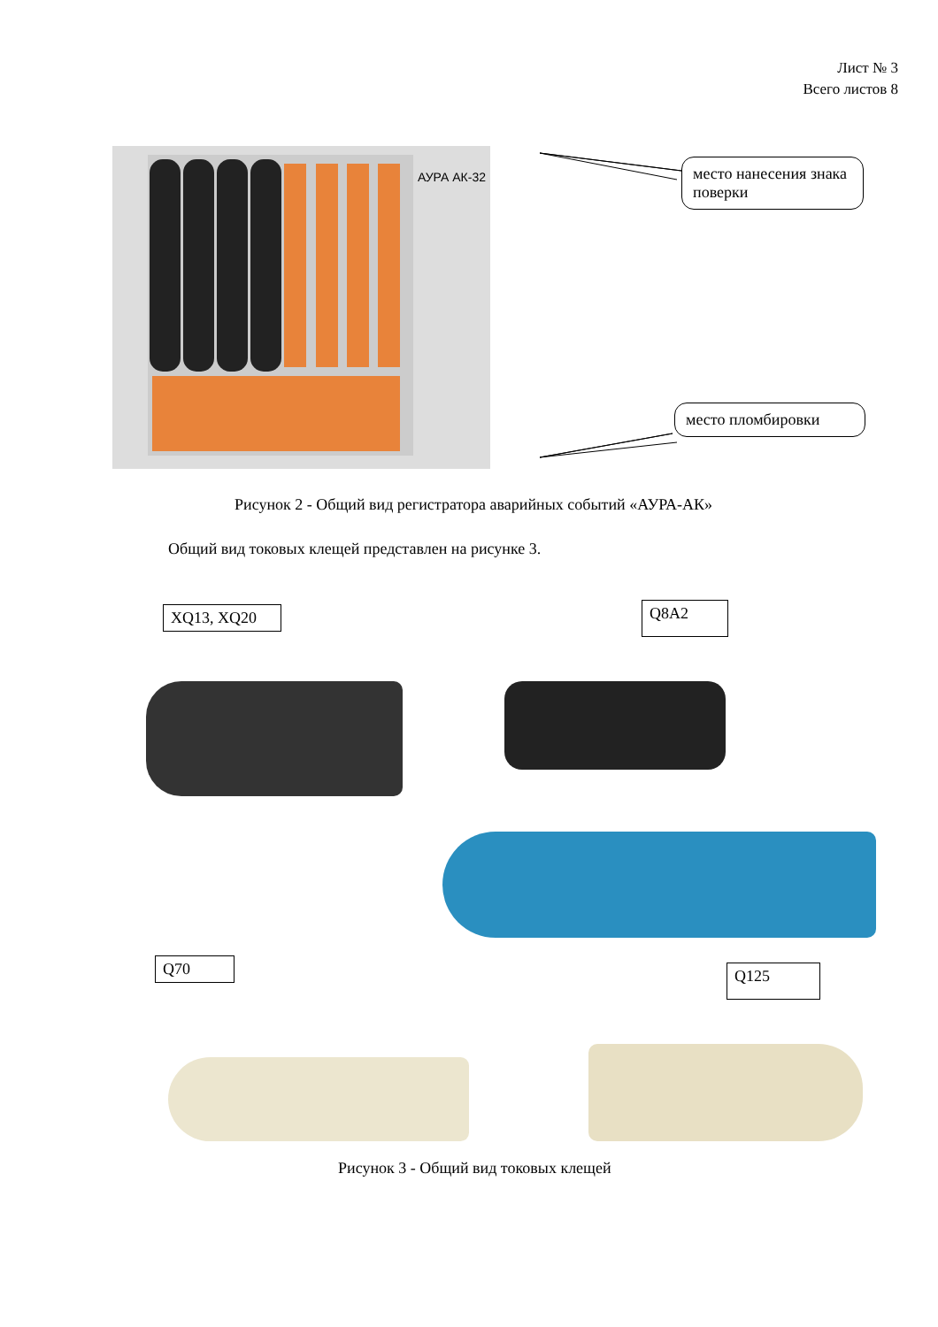Лист № 3
Всего листов 8
АУРА АК-32
место нанесения знака поверки
место пломбировки
Рисунок 2 - Общий вид регистратора аварийных событий «АУРА-АК»
Общий вид токовых клещей представлен на рисунке 3.
XQ13, XQ20 Q8A2
Q70 Q125
Рисунок 3 - Общий вид токовых клещей